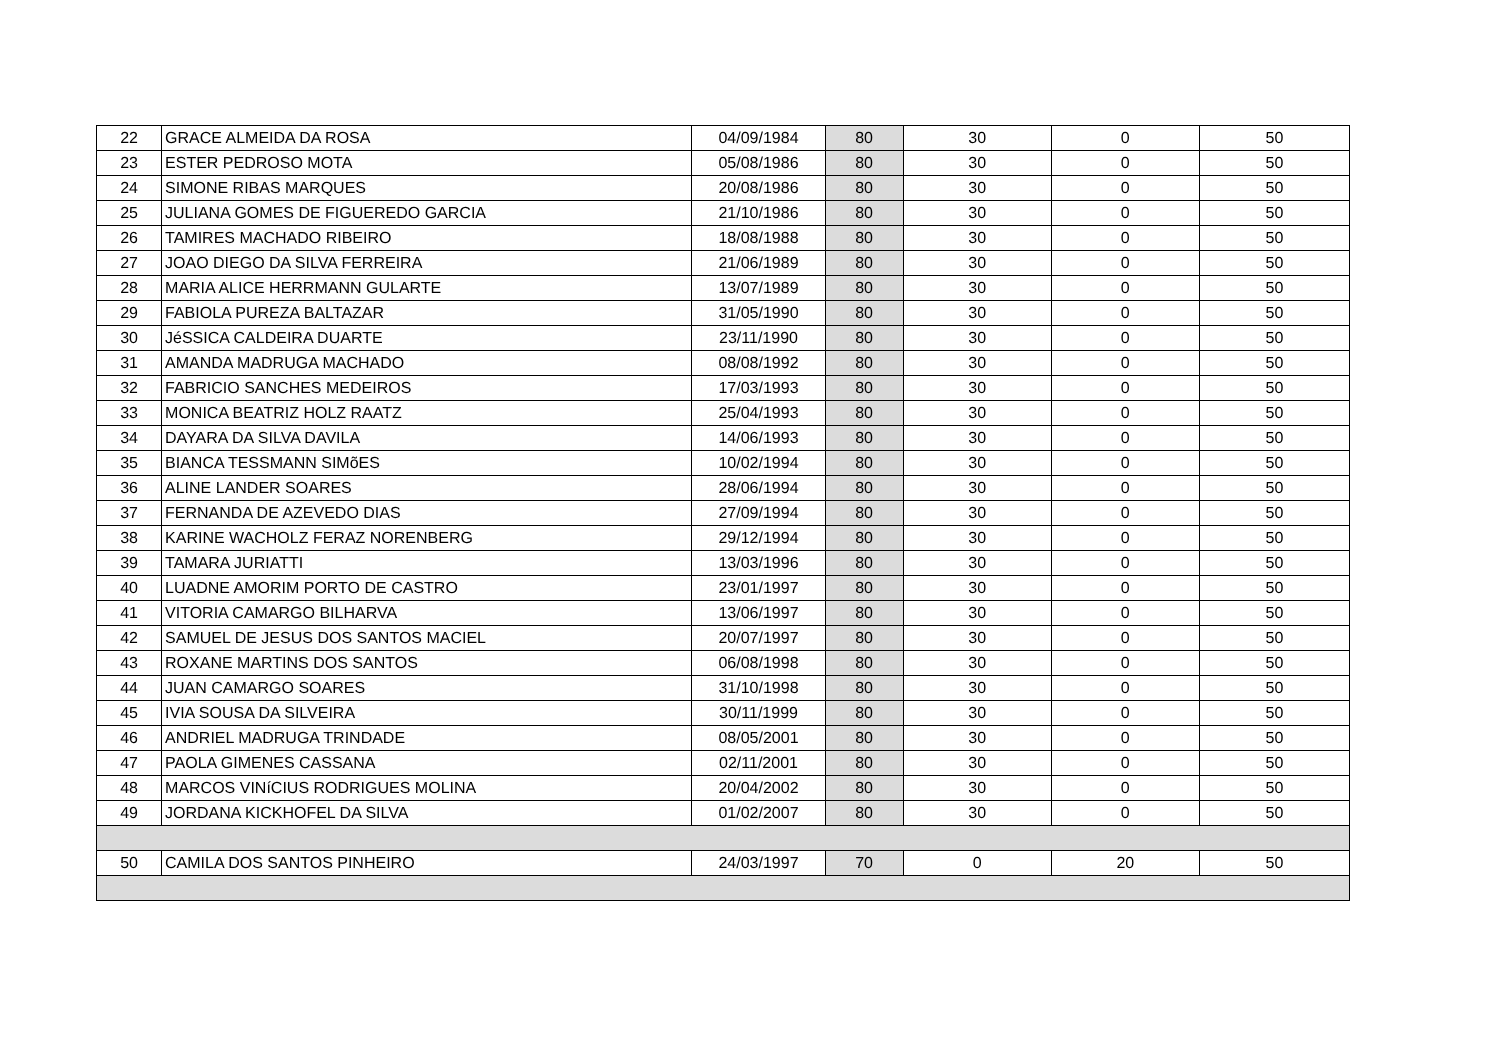| 22 | GRACE ALMEIDA DA ROSA | 04/09/1984 | 80 | 30 | 0 | 50 |
| 23 | ESTER PEDROSO MOTA | 05/08/1986 | 80 | 30 | 0 | 50 |
| 24 | SIMONE RIBAS MARQUES | 20/08/1986 | 80 | 30 | 0 | 50 |
| 25 | JULIANA GOMES DE FIGUEREDO GARCIA | 21/10/1986 | 80 | 30 | 0 | 50 |
| 26 | TAMIRES MACHADO RIBEIRO | 18/08/1988 | 80 | 30 | 0 | 50 |
| 27 | JOAO DIEGO DA SILVA FERREIRA | 21/06/1989 | 80 | 30 | 0 | 50 |
| 28 | MARIA ALICE HERRMANN GULARTE | 13/07/1989 | 80 | 30 | 0 | 50 |
| 29 | FABIOLA PUREZA BALTAZAR | 31/05/1990 | 80 | 30 | 0 | 50 |
| 30 | JéSSICA CALDEIRA DUARTE | 23/11/1990 | 80 | 30 | 0 | 50 |
| 31 | AMANDA MADRUGA MACHADO | 08/08/1992 | 80 | 30 | 0 | 50 |
| 32 | FABRICIO SANCHES MEDEIROS | 17/03/1993 | 80 | 30 | 0 | 50 |
| 33 | MONICA BEATRIZ HOLZ RAATZ | 25/04/1993 | 80 | 30 | 0 | 50 |
| 34 | DAYARA DA SILVA DAVILA | 14/06/1993 | 80 | 30 | 0 | 50 |
| 35 | BIANCA TESSMANN SIMõES | 10/02/1994 | 80 | 30 | 0 | 50 |
| 36 | ALINE LANDER SOARES | 28/06/1994 | 80 | 30 | 0 | 50 |
| 37 | FERNANDA DE AZEVEDO DIAS | 27/09/1994 | 80 | 30 | 0 | 50 |
| 38 | KARINE WACHOLZ FERAZ NORENBERG | 29/12/1994 | 80 | 30 | 0 | 50 |
| 39 | TAMARA JURIATTI | 13/03/1996 | 80 | 30 | 0 | 50 |
| 40 | LUADNE AMORIM PORTO DE CASTRO | 23/01/1997 | 80 | 30 | 0 | 50 |
| 41 | VITORIA CAMARGO BILHARVA | 13/06/1997 | 80 | 30 | 0 | 50 |
| 42 | SAMUEL DE JESUS DOS SANTOS MACIEL | 20/07/1997 | 80 | 30 | 0 | 50 |
| 43 | ROXANE MARTINS DOS SANTOS | 06/08/1998 | 80 | 30 | 0 | 50 |
| 44 | JUAN CAMARGO SOARES | 31/10/1998 | 80 | 30 | 0 | 50 |
| 45 | IVIA SOUSA DA SILVEIRA | 30/11/1999 | 80 | 30 | 0 | 50 |
| 46 | ANDRIEL MADRUGA TRINDADE | 08/05/2001 | 80 | 30 | 0 | 50 |
| 47 | PAOLA GIMENES CASSANA | 02/11/2001 | 80 | 30 | 0 | 50 |
| 48 | MARCOS VINíCIUS RODRIGUES MOLINA | 20/04/2002 | 80 | 30 | 0 | 50 |
| 49 | JORDANA KICKHOFEL DA SILVA | 01/02/2007 | 80 | 30 | 0 | 50 |
| 50 | CAMILA DOS SANTOS PINHEIRO | 24/03/1997 | 70 | 0 | 20 | 50 |